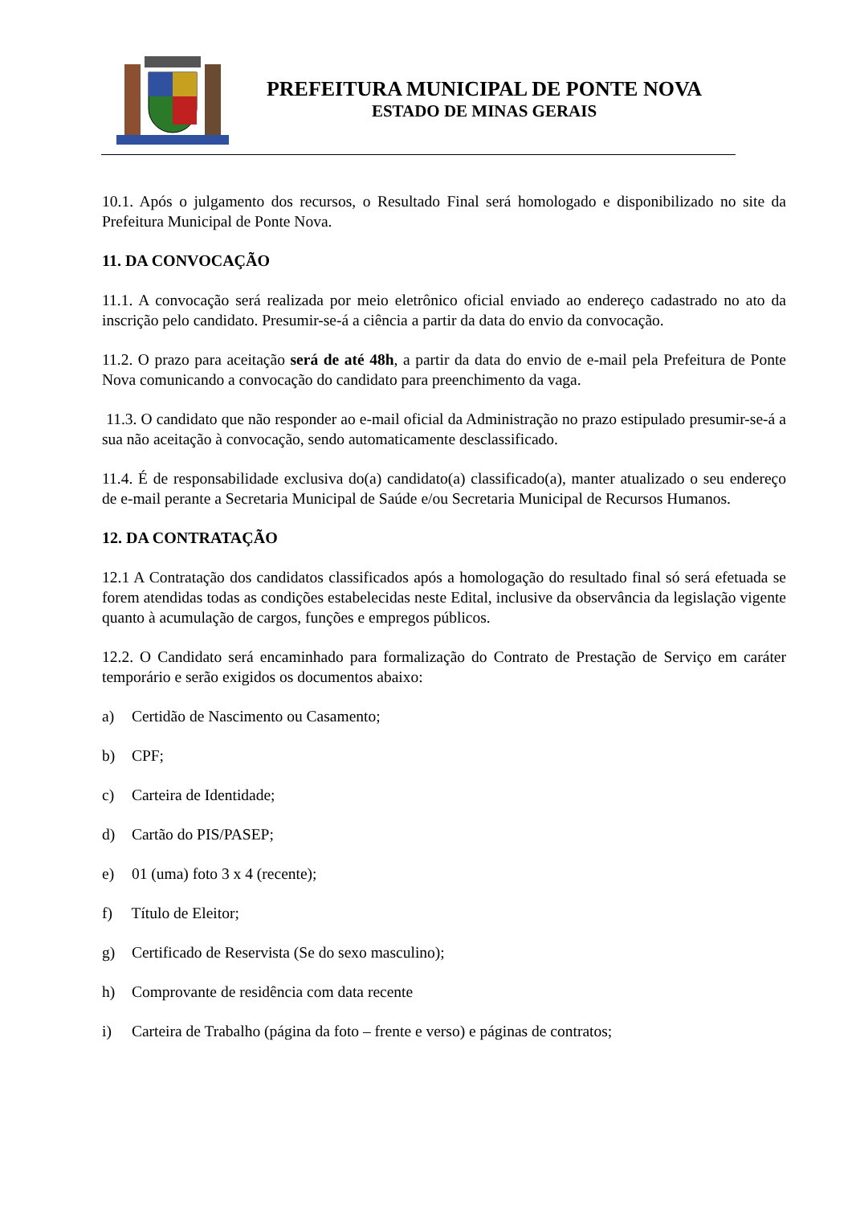PREFEITURA MUNICIPAL DE PONTE NOVA
ESTADO DE MINAS GERAIS
10.1. Após o julgamento dos recursos, o Resultado Final será homologado e disponibilizado no site da Prefeitura Municipal de Ponte Nova.
11. DA CONVOCAÇÃO
11.1. A convocação será realizada por meio eletrônico oficial enviado ao endereço cadastrado no ato da inscrição pelo candidato. Presumir-se-á a ciência a partir da data do envio da convocação.
11.2. O prazo para aceitação será de até 48h, a partir da data do envio de e-mail pela Prefeitura de Ponte Nova comunicando a convocação do candidato para preenchimento da vaga.
11.3. O candidato que não responder ao e-mail oficial da Administração no prazo estipulado presumir-se-á a sua não aceitação à convocação, sendo automaticamente desclassificado.
11.4. É de responsabilidade exclusiva do(a) candidato(a) classificado(a), manter atualizado o seu endereço de e-mail perante a Secretaria Municipal de Saúde e/ou Secretaria Municipal de Recursos Humanos.
12. DA CONTRATAÇÃO
12.1 A Contratação dos candidatos classificados após a homologação do resultado final só será efetuada se forem atendidas todas as condições estabelecidas neste Edital, inclusive da observância da legislação vigente quanto à acumulação de cargos, funções e empregos públicos.
12.2. O Candidato será encaminhado para formalização do Contrato de Prestação de Serviço em caráter temporário e serão exigidos os documentos abaixo:
a) Certidão de Nascimento ou Casamento;
b) CPF;
c) Carteira de Identidade;
d) Cartão do PIS/PASEP;
e) 01 (uma) foto 3 x 4 (recente);
f) Título de Eleitor;
g) Certificado de Reservista (Se do sexo masculino);
h) Comprovante de residência com data recente
i) Carteira de Trabalho (página da foto – frente e verso) e páginas de contratos;